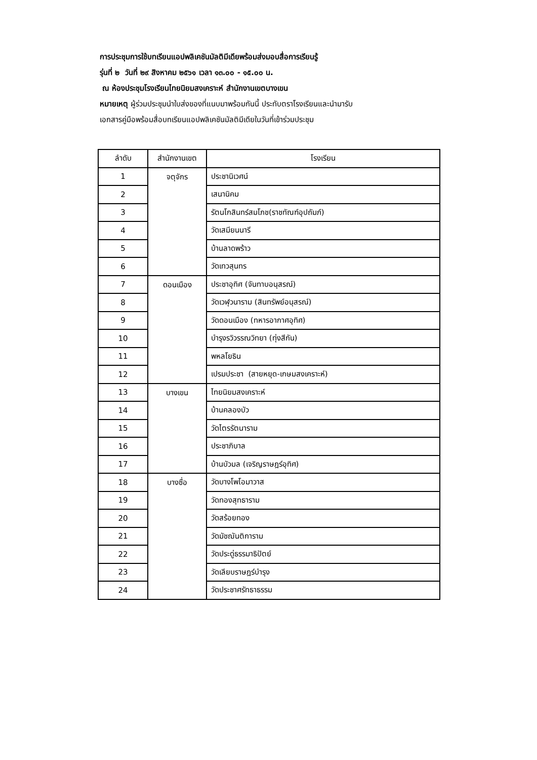การประชุมการใช้บทเรียนแอปพลิเคชันมัลติมีเดียพร้อมส่งมอบสื่อการเรียนรู้
รุ่นที่ ๒ วันที่ ๒๙ สิงหาคม ๒๕๖๑ เวลา ๑๓.๐๐ - ๑๕.๐๐ น.
ณ ห้องประชุมโรงเรียนไทยนิยมสงเคราะห์ สำนักงานเขตบางเขน
หมายเหตุ ผู้ร่วมประชุมนำใบส่งของที่แนบมาพร้อมกันนี้ ประทับตราโรงเรียนและนำมารับ
เอกสารคู่มือพร้อมสื่อบทเรียนแอปพลิเคชันมัลติมีเดียในวันที่เข้าร่วมประชุม
| ลำดับ | สำนักงานเขต | โรงเรียน |
| --- | --- | --- |
| 1 | จตุจักร | ประชานิเวศน์ |
| 2 | | เสนานิคม |
| 3 | | รัตนโกสินทร์สมโภช(ราชทัณฑ์อุปถัมภ์) |
| 4 | | วัดเสมียนนารี |
| 5 | | บ้านลาดพร้าว |
| 6 | | วัดเทวสุนทร |
| 7 | ดอนเมือง | ประชาอุทิศ (จันทาบอนุสรณ์) |
| 8 | | วัดเวฬุวนาราม (สินทรัพย์อนุสรณ์) |
| 9 | | วัดดอนเมือง (ทหารอากาศอุทิศ) |
| 10 | | บำรุงรวิวรรณวิทยา (ทุ่งสีกัน) |
| 11 | | พหลโยธิน |
| 12 | | เปรมประชา (สายหยุด-เกษมสงเคราะห์) |
| 13 | บางเขน | ไทยนิยมสงเคราะห์ |
| 14 | | บ้านคลองบัว |
| 15 | | วัดไตรรัตนาราม |
| 16 | | ประชาภิบาล |
| 17 | | บ้านบัวมล (เจริญราษฎร์อุทิศ) |
| 18 | บางซื่อ | วัดบางโพโอมาวาส |
| 19 | | วัดทองสุทธาราม |
| 20 | | วัดสร้อยทอง |
| 21 | | วัดมัชฌันติการาม |
| 22 | | วัดประดู่ธรรมาธิปัตย์ |
| 23 | | วัดเลียบราษฎร์บำรุง |
| 24 | | วัดประชาศรัทธาธรรม |